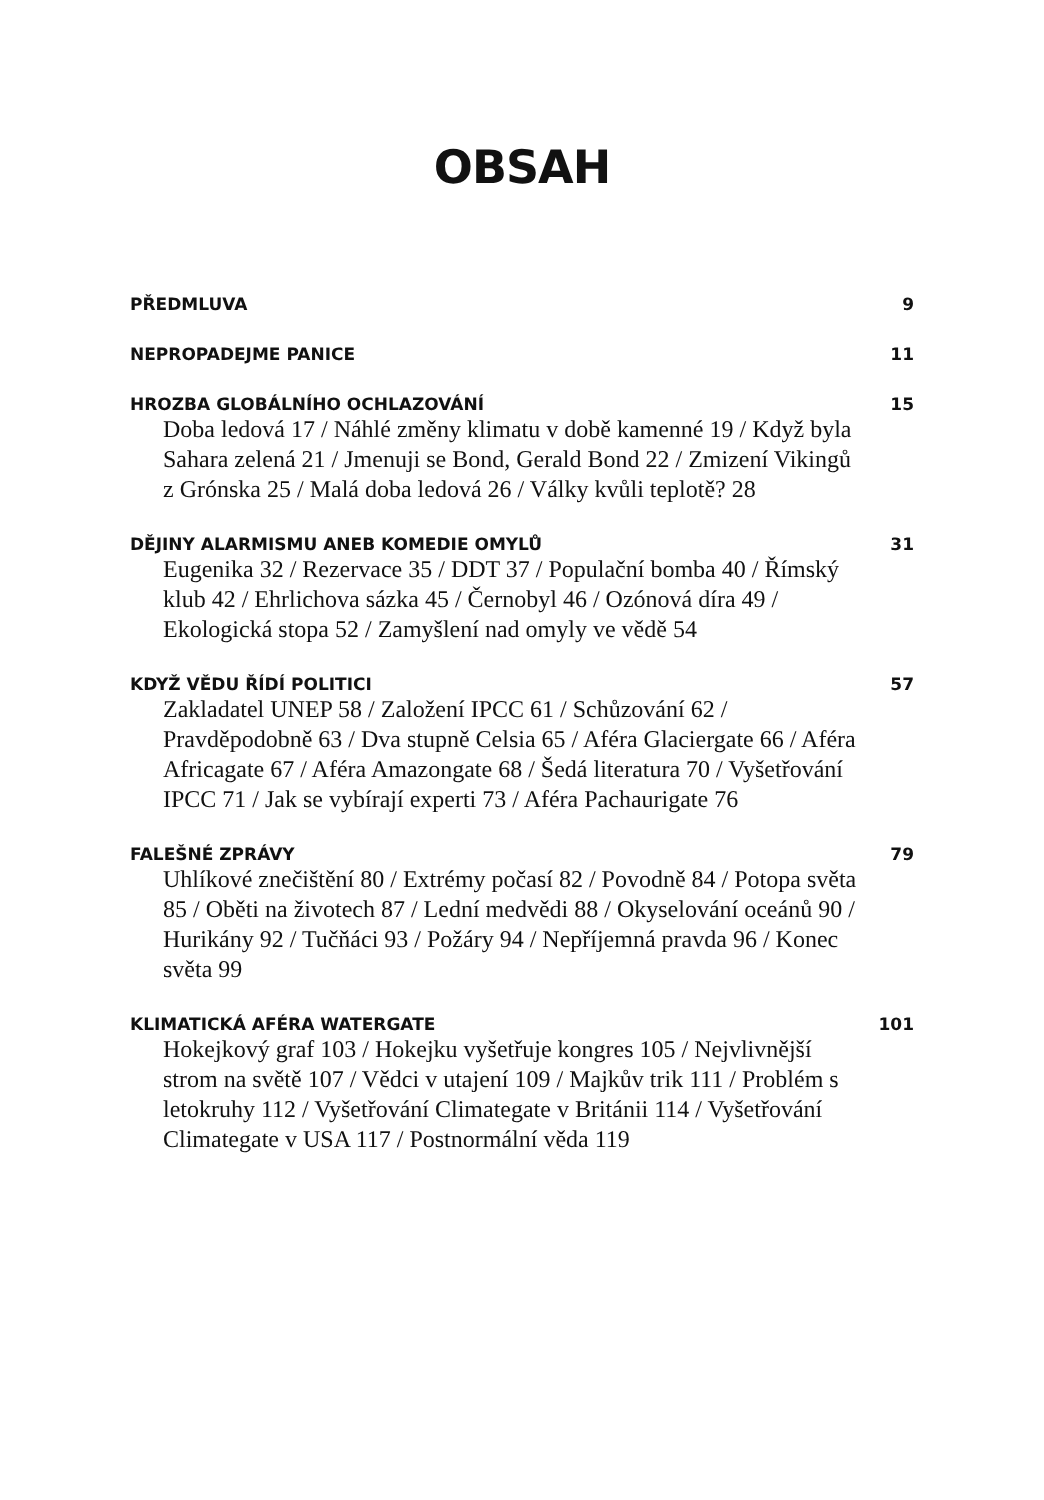OBSAH
PŘEDMLUVA 9
NEPROPADEJME PANICE 11
HROZBA GLOBÁLNÍHO OCHLAZOVÁNÍ 15
Doba ledová 17 / Náhlé změny klimatu v době kamenné 19 / Když byla Sahara zelená 21 / Jmenuji se Bond, Gerald Bond 22 / Zmizení Vikingů z Grónska 25 / Malá doba ledová 26 / Války kvůli teplotě? 28
DĚJINY ALARMISMU ANEB KOMEDIE OMYLŮ 31
Eugenika 32 / Rezervace 35 / DDT 37 / Populační bomba 40 / Římský klub 42 / Ehrlichova sázka 45 / Černobyl 46 / Ozónová díra 49 / Ekologická stopa 52 / Zamyšlení nad omyly ve vědě 54
KDYŽ VĚDU ŘÍDÍ POLITICI 57
Zakladatel UNEP 58 / Založení IPCC 61 / Schůzování 62 / Pravděpodobně 63 / Dva stupně Celsia 65 / Aféra Glaciergate 66 / Aféra Africagate 67 / Aféra Amazongate 68 / Šedá literatura 70 / Vyšetřování IPCC 71 / Jak se vybírají experti 73 / Aféra Pachaurigate 76
FALEŠNÉ ZPRÁVY 79
Uhlíkové znečištění 80 / Extrémy počasí 82 / Povodně 84 / Potopa světa 85 / Oběti na životech 87 / Lední medvědi 88 / Okyselování oceánů 90 / Hurikány 92 / Tučňáci 93 / Požáry 94 / Nepříjemná pravda 96 / Konec světa 99
KLIMATICKÁ AFÉRA WATERGATE 101
Hokejkový graf 103 / Hokejku vyšetřuje kongres 105 / Nejvlivnější strom na světě 107 / Vědci v utajení 109 / Majkův trik 111 / Problém s letokruhy 112 / Vyšetřování Climategate v Británii 114 / Vyšetřování Climategate v USA 117 / Postnormální věda 119